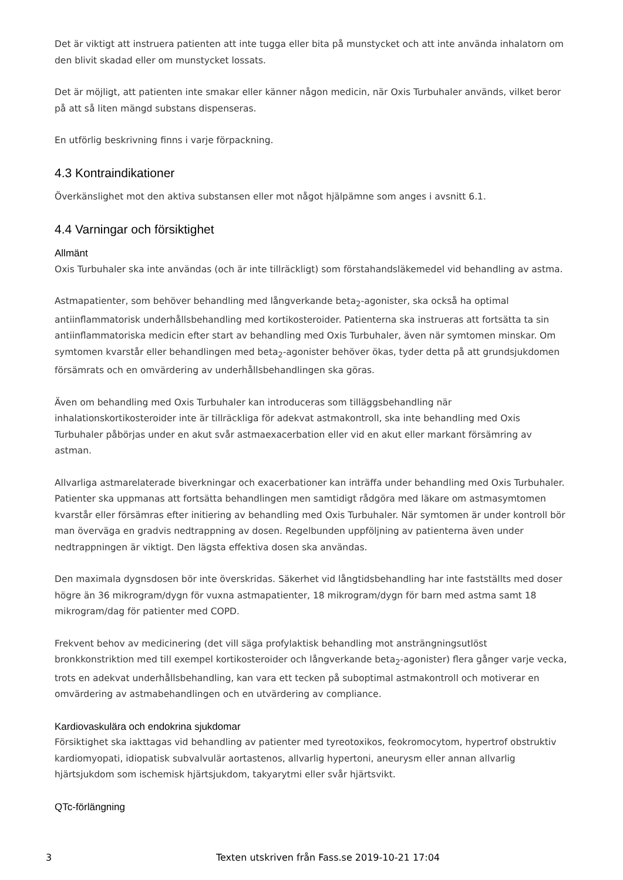Det är viktigt att instruera patienten att inte tugga eller bita på munstycket och att inte använda inhalatorn om den blivit skadad eller om munstycket lossats.
Det är möjligt, att patienten inte smakar eller känner någon medicin, när Oxis Turbuhaler används, vilket beror på att så liten mängd substans dispenseras.
En utförlig beskrivning finns i varje förpackning.
4.3 Kontraindikationer
Överkänslighet mot den aktiva substansen eller mot något hjälpämne som anges i avsnitt 6.1.
4.4 Varningar och försiktighet
Allmänt
Oxis Turbuhaler ska inte användas (och är inte tillräckligt) som förstahandsläkemedel vid behandling av astma.
Astmapatienter, som behöver behandling med långverkande beta<sub>2</sub>-agonister, ska också ha optimal antiinflammatorisk underhållsbehandling med kortikosteroider. Patienterna ska instrueras att fortsätta ta sin antiinflammatoriska medicin efter start av behandling med Oxis Turbuhaler, även när symtomen minskar. Om symtomen kvarstår eller behandlingen med beta<sub>2</sub>-agonister behöver ökas, tyder detta på att grundsjukdomen försämrats och en omvärdering av underhållsbehandlingen ska göras.
Även om behandling med Oxis Turbuhaler kan introduceras som tilläggsbehandling när inhalationskortikosteroider inte är tillräckliga för adekvat astmakontroll, ska inte behandling med Oxis Turbuhaler påbörjas under en akut svår astmaexacerbation eller vid en akut eller markant försämring av astman.
Allvarliga astmarelaterade biverkningar och exacerbationer kan inträffa under behandling med Oxis Turbuhaler. Patienter ska uppmanas att fortsätta behandlingen men samtidigt rådgöra med läkare om astmasymtomen kvarstår eller försämras efter initiering av behandling med Oxis Turbuhaler. När symtomen är under kontroll bör man överväga en gradvis nedtrappning av dosen. Regelbunden uppföljning av patienterna även under nedtrappningen är viktigt. Den lägsta effektiva dosen ska användas.
Den maximala dygnsdosen bör inte överskridas. Säkerhet vid långtidsbehandling har inte fastställts med doser högre än 36 mikrogram/dygn för vuxna astmapatienter, 18 mikrogram/dygn för barn med astma samt 18 mikrogram/dag för patienter med COPD.
Frekvent behov av medicinering (det vill säga profylaktisk behandling mot ansträngningsutlöst bronkkonstriktion med till exempel kortikosteroider och långverkande beta<sub>2</sub>-agonister) flera gånger varje vecka, trots en adekvat underhållsbehandling, kan vara ett tecken på suboptimal astmakontroll och motiverar en omvärdering av astmabehandlingen och en utvärdering av compliance.
Kardiovaskulära och endokrina sjukdomar
Försiktighet ska iakttagas vid behandling av patienter med tyreotoxikos, feokromocytom, hypertrof obstruktiv kardiomyopati, idiopatisk subvalvulär aortastenos, allvarlig hypertoni, aneurysm eller annan allvarlig hjärtsjukdom som ischemisk hjärtsjukdom, takyarytmi eller svår hjärtsvikt.
QTc-förlängning
3 Texten utskriven från Fass.se 2019-10-21 17:04